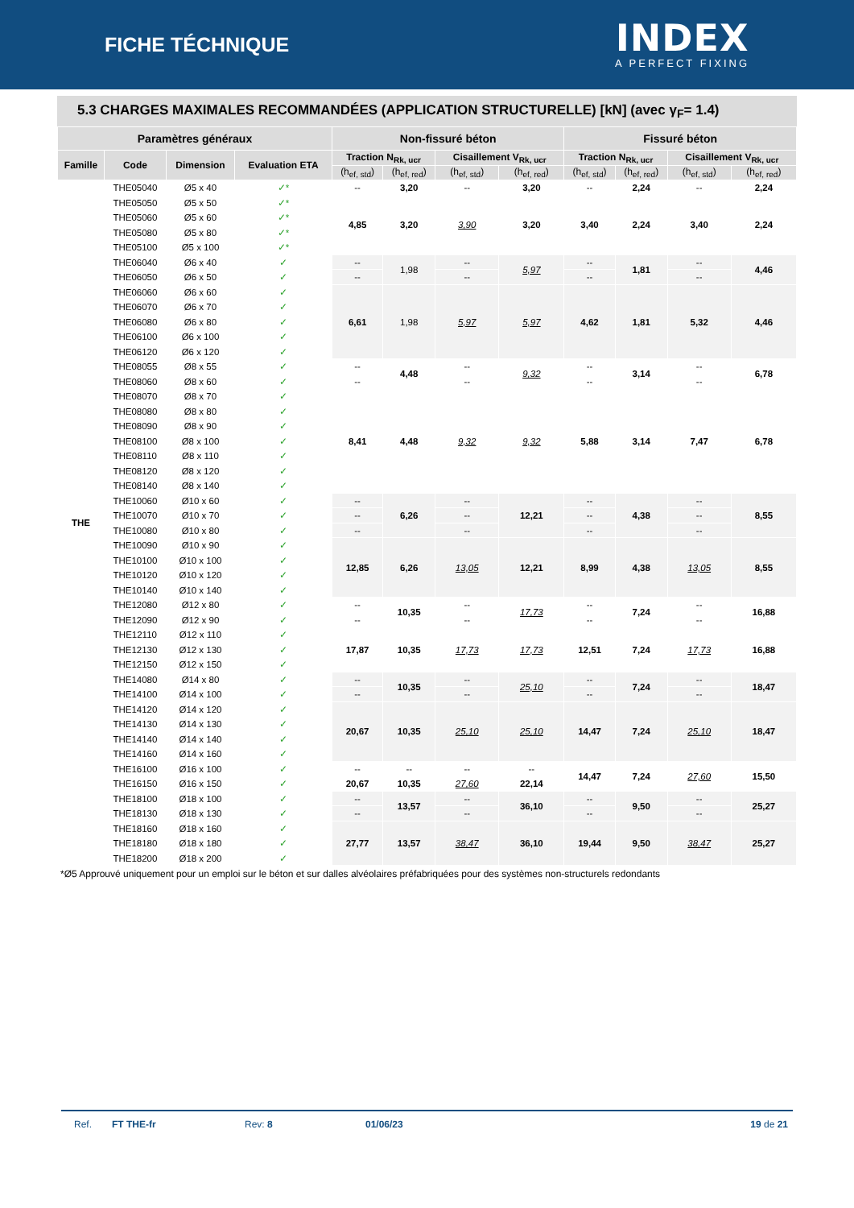FICHE TÉCHNIQUE
INDEX
A PERFECT FIXING
5.3 CHARGES MAXIMALES RECOMMANDÉES (APPLICATION STRUCTURELLE) [kN] (avec γ<sub>F</sub>= 1.4)
| Paramètres généraux | | | | Non-fissuré béton | | | | Fissuré béton | | | |
| --- | --- | --- | --- | --- | --- | --- | --- | --- | --- | --- | --- |
| Famille | Code | Dimension | Evaluation ETA | Traction N<sub>Rk, ucr</sub> | | Cisaillement V<sub>Rk, ucr</sub> | | Traction N<sub>Rk, ucr</sub> | | Cisaillement V<sub>Rk, ucr</sub> | |
| | | | | (h<sub>ef, std</sub>) | (h<sub>ef, red</sub>) | (h<sub>ef, std</sub>) | (h<sub>ef, red</sub>) | (h<sub>ef, std</sub>) | (h<sub>ef, red</sub>) | (h<sub>ef, std</sub>) | (h<sub>ef, red</sub>) |
| THE | THE05040 | Ø5 x 40 | ✓* | -- | 3,20 | -- | 3,20 | -- | 2,24 | -- | 2,24 |
| | THE05050 | Ø5 x 50 | ✓* | 4,85 | 3,20 | 3,90 | 3,20 | 3,40 | 2,24 | 3,40 | 2,24 |
| | THE05060 | Ø5 x 60 | ✓* | | | | | | | | |
| | THE05080 | Ø5 x 80 | ✓* | | | | | | | | |
| | THE05100 | Ø5 x 100 | ✓* | | | | | | | | |
| | THE06040 | Ø6 x 40 | ✓ | -- | 1,98 | -- | 5,97 | -- | 1,81 | -- | 4,46 |
| | THE06050 | Ø6 x 50 | ✓ | -- | | -- | | -- | | -- | |
| | THE06060 | Ø6 x 60 | ✓ | 6,61 | 1,98 | 5,97 | 5,97 | 4,62 | 1,81 | 5,32 | 4,46 |
| | THE06070 | Ø6 x 70 | ✓ | | | | | | | | |
| | THE06080 | Ø6 x 80 | ✓ | | | | | | | | |
| | THE06100 | Ø6 x 100 | ✓ | | | | | | | | |
| | THE06120 | Ø6 x 120 | ✓ | | | | | | | | |
| | THE08055 | Ø8 x 55 | ✓ | -- | 4,48 | -- | 9,32 | -- | 3,14 | -- | 6,78 |
| | THE08060 | Ø8 x 60 | ✓ | -- | | -- | | -- | | -- | |
| | THE08070 | Ø8 x 70 | ✓ | 8,41 | 4,48 | 9,32 | 9,32 | 5,88 | 3,14 | 7,47 | 6,78 |
| | THE08080 | Ø8 x 80 | ✓ | | | | | | | | |
| | THE08090 | Ø8 x 90 | ✓ | | | | | | | | |
| | THE08100 | Ø8 x 100 | ✓ | | | | | | | | |
| | THE08110 | Ø8 x 110 | ✓ | | | | | | | | |
| | THE08120 | Ø8 x 120 | ✓ | | | | | | | | |
| | THE08140 | Ø8 x 140 | ✓ | | | | | | | | |
| | THE10060 | Ø10 x 60 | ✓ | -- | 6,26 | -- | 12,21 | -- | 4,38 | -- | 8,55 |
| | THE10070 | Ø10 x 70 | ✓ | -- | | -- | | -- | | -- | |
| | THE10080 | Ø10 x 80 | ✓ | -- | | -- | | -- | | -- | |
| | THE10090 | Ø10 x 90 | ✓ | 12,85 | 6,26 | 13,05 | 12,21 | 8,99 | 4,38 | 13,05 | 8,55 |
| | THE10100 | Ø10 x 100 | ✓ | | | | | | | | |
| | THE10120 | Ø10 x 120 | ✓ | | | | | | | | |
| | THE10140 | Ø10 x 140 | ✓ | | | | | | | | |
| | THE12080 | Ø12 x 80 | ✓ | -- | 10,35 | -- | 17,73 | -- | 7,24 | -- | 16,88 |
| | THE12090 | Ø12 x 90 | ✓ | -- | | -- | | -- | | -- | |
| | THE12110 | Ø12 x 110 | ✓ | 17,87 | 10,35 | 17,73 | 17,73 | 12,51 | 7,24 | 17,73 | 16,88 |
| | THE12130 | Ø12 x 130 | ✓ | | | | | | | | |
| | THE12150 | Ø12 x 150 | ✓ | | | | | | | | |
| | THE14080 | Ø14 x 80 | ✓ | -- | 10,35 | -- | 25,10 | -- | 7,24 | -- | 18,47 |
| | THE14100 | Ø14 x 100 | ✓ | -- | | -- | | -- | | -- | |
| | THE14120 | Ø14 x 120 | ✓ | 20,67 | 10,35 | 25,10 | 25,10 | 14,47 | 7,24 | 25,10 | 18,47 |
| | THE14130 | Ø14 x 130 | ✓ | | | | | | | | |
| | THE14140 | Ø14 x 140 | ✓ | | | | | | | | |
| | THE14160 | Ø14 x 160 | ✓ | | | | | | | | |
| | THE16100 | Ø16 x 100 | ✓ | -- | -- | -- | -- | 14,47 | 7,24 | 27,60 | 15,50 |
| | THE16150 | Ø16 x 150 | ✓ | 20,67 | 10,35 | 27,60 | 22,14 | | | | |
| | THE18100 | Ø18 x 100 | ✓ | -- | 13,57 | -- | 36,10 | -- | 9,50 | -- | 25,27 |
| | THE18130 | Ø18 x 130 | ✓ | -- | | -- | | -- | | -- | |
| | THE18160 | Ø18 x 160 | ✓ | 27,77 | 13,57 | 38,47 | 36,10 | 19,44 | 9,50 | 38,47 | 25,27 |
| | THE18180 | Ø18 x 180 | ✓ | | | | | | | | |
| | THE18200 | Ø18 x 200 | ✓ | | | | | | | | |
*Ø5 Approuvé uniquement pour un emploi sur le béton et sur dalles alvéolaires préfabriquées pour des systèmes non-structurels redondants
Ref. FT THE-fr Rev: 8 01/06/23 19 de 21